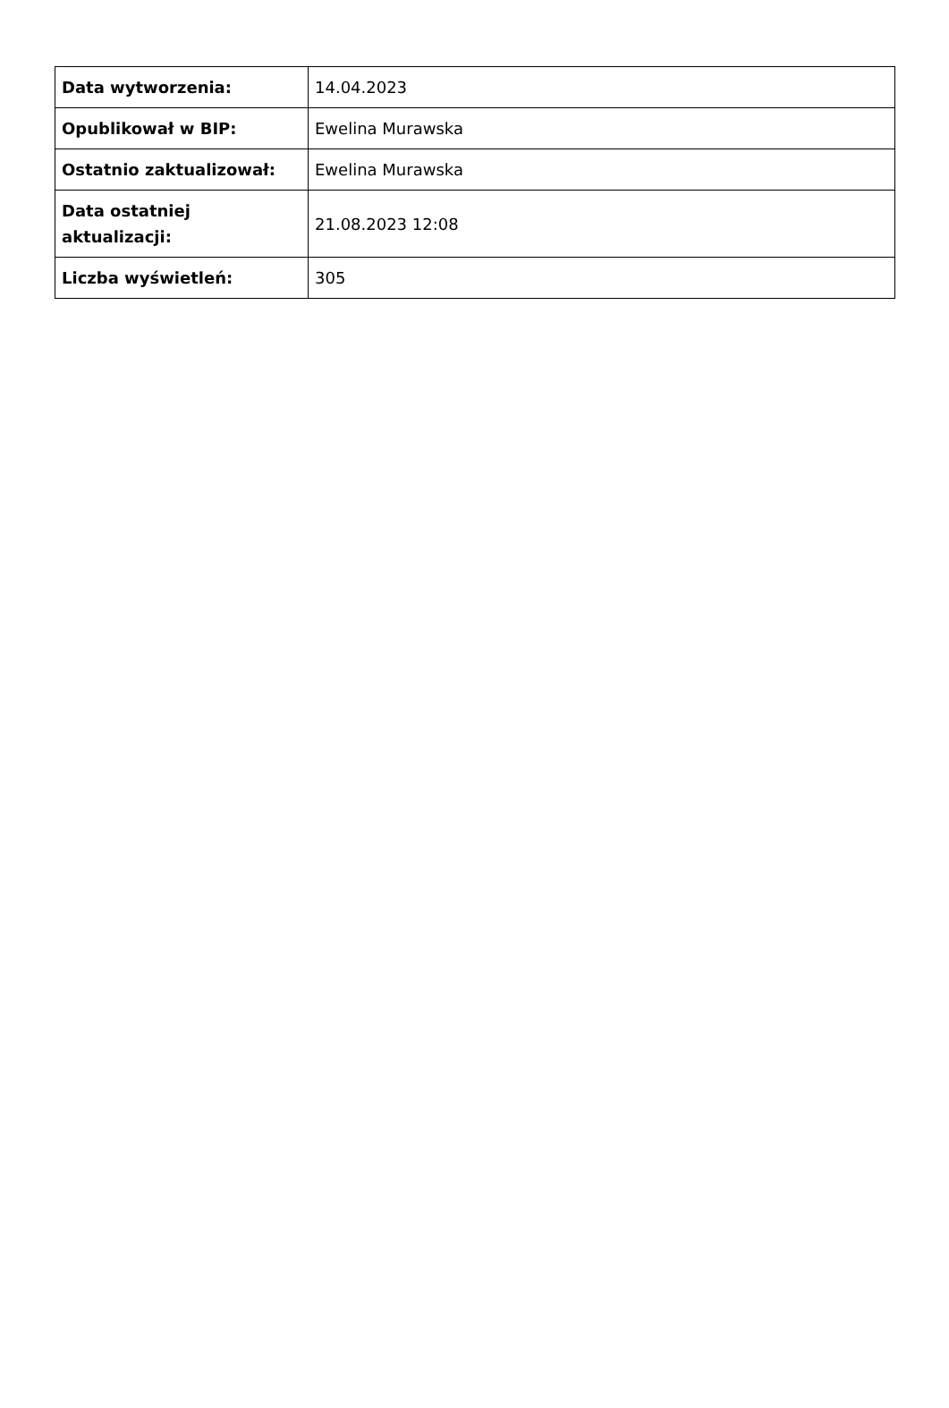| Data wytworzenia: | 14.04.2023 |
| Opublikował w BIP: | Ewelina Murawska |
| Ostatnio zaktualizował: | Ewelina Murawska |
| Data ostatniej aktualizacji: | 21.08.2023 12:08 |
| Liczba wyświetleń: | 305 |